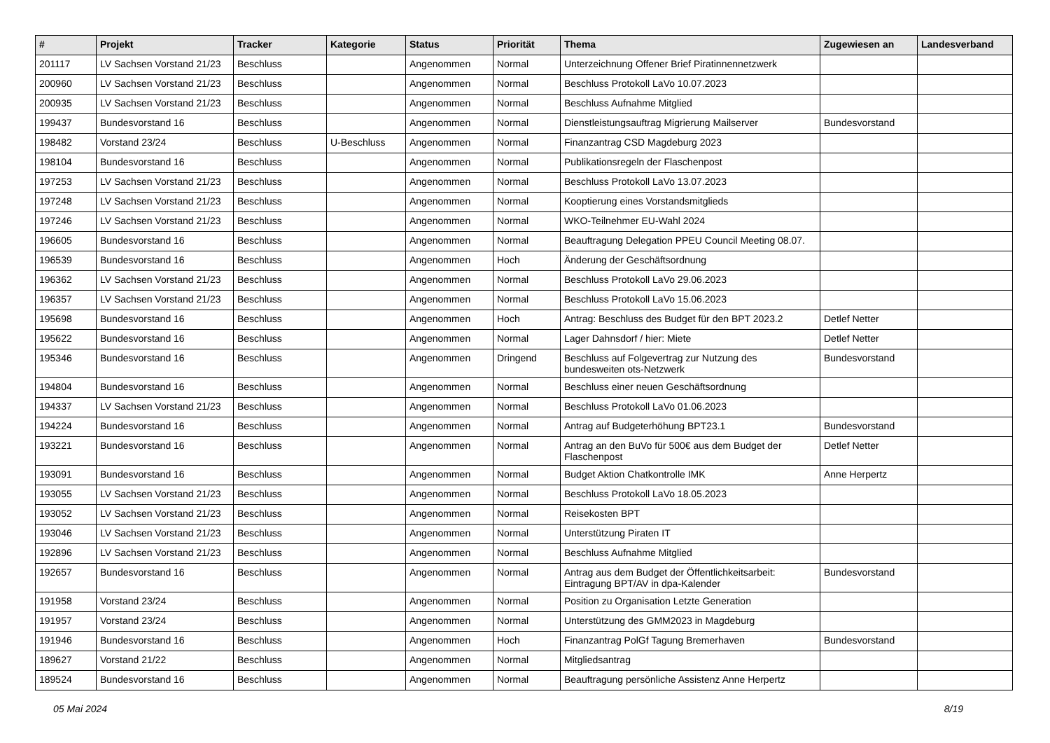| # | Projekt | Tracker | Kategorie | Status | Priorität | Thema | Zugewiesen an | Landesverband |
| --- | --- | --- | --- | --- | --- | --- | --- | --- |
| 201117 | LV Sachsen Vorstand 21/23 | Beschluss | | Angenommen | Normal | Unterzeichnung Offener Brief Piratinnennetzwerk | | |
| 200960 | LV Sachsen Vorstand 21/23 | Beschluss | | Angenommen | Normal | Beschluss Protokoll LaVo 10.07.2023 | | |
| 200935 | LV Sachsen Vorstand 21/23 | Beschluss | | Angenommen | Normal | Beschluss Aufnahme Mitglied | | |
| 199437 | Bundesvorstand 16 | Beschluss | | Angenommen | Normal | Dienstleistungsauftrag Migrierung Mailserver | Bundesvorstand | |
| 198482 | Vorstand 23/24 | Beschluss | U-Beschluss | Angenommen | Normal | Finanzantrag CSD Magdeburg 2023 | | |
| 198104 | Bundesvorstand 16 | Beschluss | | Angenommen | Normal | Publikationsregeln der Flaschenpost | | |
| 197253 | LV Sachsen Vorstand 21/23 | Beschluss | | Angenommen | Normal | Beschluss Protokoll LaVo 13.07.2023 | | |
| 197248 | LV Sachsen Vorstand 21/23 | Beschluss | | Angenommen | Normal | Kooptierung eines Vorstandsmitglieds | | |
| 197246 | LV Sachsen Vorstand 21/23 | Beschluss | | Angenommen | Normal | WKO-Teilnehmer EU-Wahl 2024 | | |
| 196605 | Bundesvorstand 16 | Beschluss | | Angenommen | Normal | Beauftragung Delegation PPEU Council Meeting 08.07. | | |
| 196539 | Bundesvorstand 16 | Beschluss | | Angenommen | Hoch | Änderung der Geschäftsordnung | | |
| 196362 | LV Sachsen Vorstand 21/23 | Beschluss | | Angenommen | Normal | Beschluss Protokoll LaVo 29.06.2023 | | |
| 196357 | LV Sachsen Vorstand 21/23 | Beschluss | | Angenommen | Normal | Beschluss Protokoll LaVo 15.06.2023 | | |
| 195698 | Bundesvorstand 16 | Beschluss | | Angenommen | Hoch | Antrag: Beschluss des Budget für den BPT 2023.2 | Detlef Netter | |
| 195622 | Bundesvorstand 16 | Beschluss | | Angenommen | Normal | Lager Dahnsdorf / hier: Miete | Detlef Netter | |
| 195346 | Bundesvorstand 16 | Beschluss | | Angenommen | Dringend | Beschluss auf Folgevertrag zur Nutzung des bundesweiten ots-Netzwerk | Bundesvorstand | |
| 194804 | Bundesvorstand 16 | Beschluss | | Angenommen | Normal | Beschluss einer neuen Geschäftsordnung | | |
| 194337 | LV Sachsen Vorstand 21/23 | Beschluss | | Angenommen | Normal | Beschluss Protokoll LaVo 01.06.2023 | | |
| 194224 | Bundesvorstand 16 | Beschluss | | Angenommen | Normal | Antrag auf Budgeterhöhung BPT23.1 | Bundesvorstand | |
| 193221 | Bundesvorstand 16 | Beschluss | | Angenommen | Normal | Antrag an den BuVo für 500€ aus dem Budget der Flaschenpost | Detlef Netter | |
| 193091 | Bundesvorstand 16 | Beschluss | | Angenommen | Normal | Budget Aktion Chatkontrolle IMK | Anne Herpertz | |
| 193055 | LV Sachsen Vorstand 21/23 | Beschluss | | Angenommen | Normal | Beschluss Protokoll LaVo 18.05.2023 | | |
| 193052 | LV Sachsen Vorstand 21/23 | Beschluss | | Angenommen | Normal | Reisekosten BPT | | |
| 193046 | LV Sachsen Vorstand 21/23 | Beschluss | | Angenommen | Normal | Unterstützung Piraten IT | | |
| 192896 | LV Sachsen Vorstand 21/23 | Beschluss | | Angenommen | Normal | Beschluss Aufnahme Mitglied | | |
| 192657 | Bundesvorstand 16 | Beschluss | | Angenommen | Normal | Antrag aus dem Budget der Öffentlichkeitsarbeit: Eintragung BPT/AV in dpa-Kalender | Bundesvorstand | |
| 191958 | Vorstand 23/24 | Beschluss | | Angenommen | Normal | Position zu Organisation Letzte Generation | | |
| 191957 | Vorstand 23/24 | Beschluss | | Angenommen | Normal | Unterstützung des GMM2023 in Magdeburg | | |
| 191946 | Bundesvorstand 16 | Beschluss | | Angenommen | Hoch | Finanzantrag PolGf Tagung Bremerhaven | Bundesvorstand | |
| 189627 | Vorstand 21/22 | Beschluss | | Angenommen | Normal | Mitgliedsantrag | | |
| 189524 | Bundesvorstand 16 | Beschluss | | Angenommen | Normal | Beauftragung persönliche Assistenz Anne Herpertz | | |
05 Mai 2024 8/19